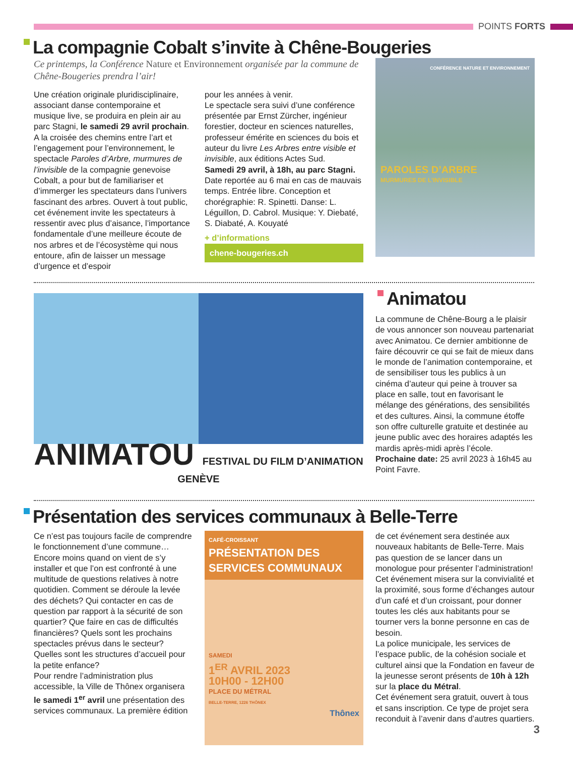POINTS FORTS
La compagnie Cobalt s’invite à Chêne-Bougeries
Ce printemps, la Conférence Nature et Environnement organisée par la commune de Chêne-Bougeries prendra l’air!
Une création originale pluridisciplinaire, associant danse contemporaine et musique live, se produira en plein air au parc Stagni, le samedi 29 avril prochain. A la croisée des chemins entre l’art et l’engagement pour l’environnement, le spectacle Paroles d’Arbre, murmures de l’invisible de la compagnie genevoise Cobalt, a pour but de familiariser et d’immerger les spectateurs dans l’univers fascinant des arbres. Ouvert à tout public, cet événement invite les spectateurs à ressentir avec plus d’aisance, l’importance fondamentale d’une meilleure écoute de nos arbres et de l’écosystème qui nous entoure, afin de laisser un message d’urgence et d’espoir
pour les années à venir.
Le spectacle sera suivi d’une conférence présentée par Ernst Zürcher, ingénieur forestier, docteur en sciences naturelles, professeur émérite en sciences du bois et auteur du livre Les Arbres entre visible et invisible, aux éditions Actes Sud.
Samedi 29 avril, à 18h, au parc Stagni. Date reportée au 6 mai en cas de mauvais temps. Entrée libre. Conception et chorégraphie: R. Spinetti. Danse: L. Léguillon, D. Cabrol. Musique: Y. Diebaté, S. Diabaté, A. Kouyaté
+ d’informations
chene-bougeries.ch
CONFÉRENCE NATURE ET ENVIRONNEMENT
PAROLES D’ARBRE
MURMURES DE L’INVISIBLE
ANIMATOU FESTIVAL DU FILM D’ANIMATION GENÈVE
Animatou
La commune de Chêne-Bourg a le plaisir de vous annoncer son nouveau partenariat avec Animatou. Ce dernier ambitionne de faire découvrir ce qui se fait de mieux dans le monde de l’animation contemporaine, et de sensibiliser tous les publics à un cinéma d’auteur qui peine à trouver sa place en salle, tout en favorisant le mélange des générations, des sensibilités et des cultures. Ainsi, la commune étoffe son offre culturelle gratuite et destinée au jeune public avec des horaires adaptés les mardis après-midi après l’école.
Prochaine date: 25 avril 2023 à 16h45 au Point Favre.
Présentation des services communaux à Belle-Terre
Ce n’est pas toujours facile de comprendre le fonctionnement d’une commune… Encore moins quand on vient de s’y installer et que l’on est confronté à une multitude de questions relatives à notre quotidien. Comment se déroule la levée des déchets? Qui contacter en cas de question par rapport à la sécurité de son quartier? Que faire en cas de difficultés financières? Quels sont les prochains spectacles prévus dans le secteur? Quelles sont les structures d’accueil pour la petite enfance?
Pour rendre l’administration plus accessible, la Ville de Thônex organisera le samedi 1<sup>er</sup> avril une présentation des services communaux. La première édition
CAFÉ-CROISSANT
PRÉSENTATION DES SERVICES COMMUNAUX
SAMEDI
1<sup>ER</sup> AVRIL 2023
10H00 - 12H00
PLACE DU MÉTRAL
BELLE-TERRE, 1226 THÔNEX
Thônex
de cet événement sera destinée aux nouveaux habitants de Belle-Terre. Mais pas question de se lancer dans un monologue pour présenter l’administration! Cet événement misera sur la convivialité et la proximité, sous forme d’échanges autour d’un café et d’un croissant, pour donner toutes les clés aux habitants pour se tourner vers la bonne personne en cas de besoin.
La police municipale, les services de l’espace public, de la cohésion sociale et culturel ainsi que la Fondation en faveur de la jeunesse seront présents de 10h à 12h sur la place du Métral.
Cet événement sera gratuit, ouvert à tous et sans inscription. Ce type de projet sera reconduit à l’avenir dans d’autres quartiers.
3